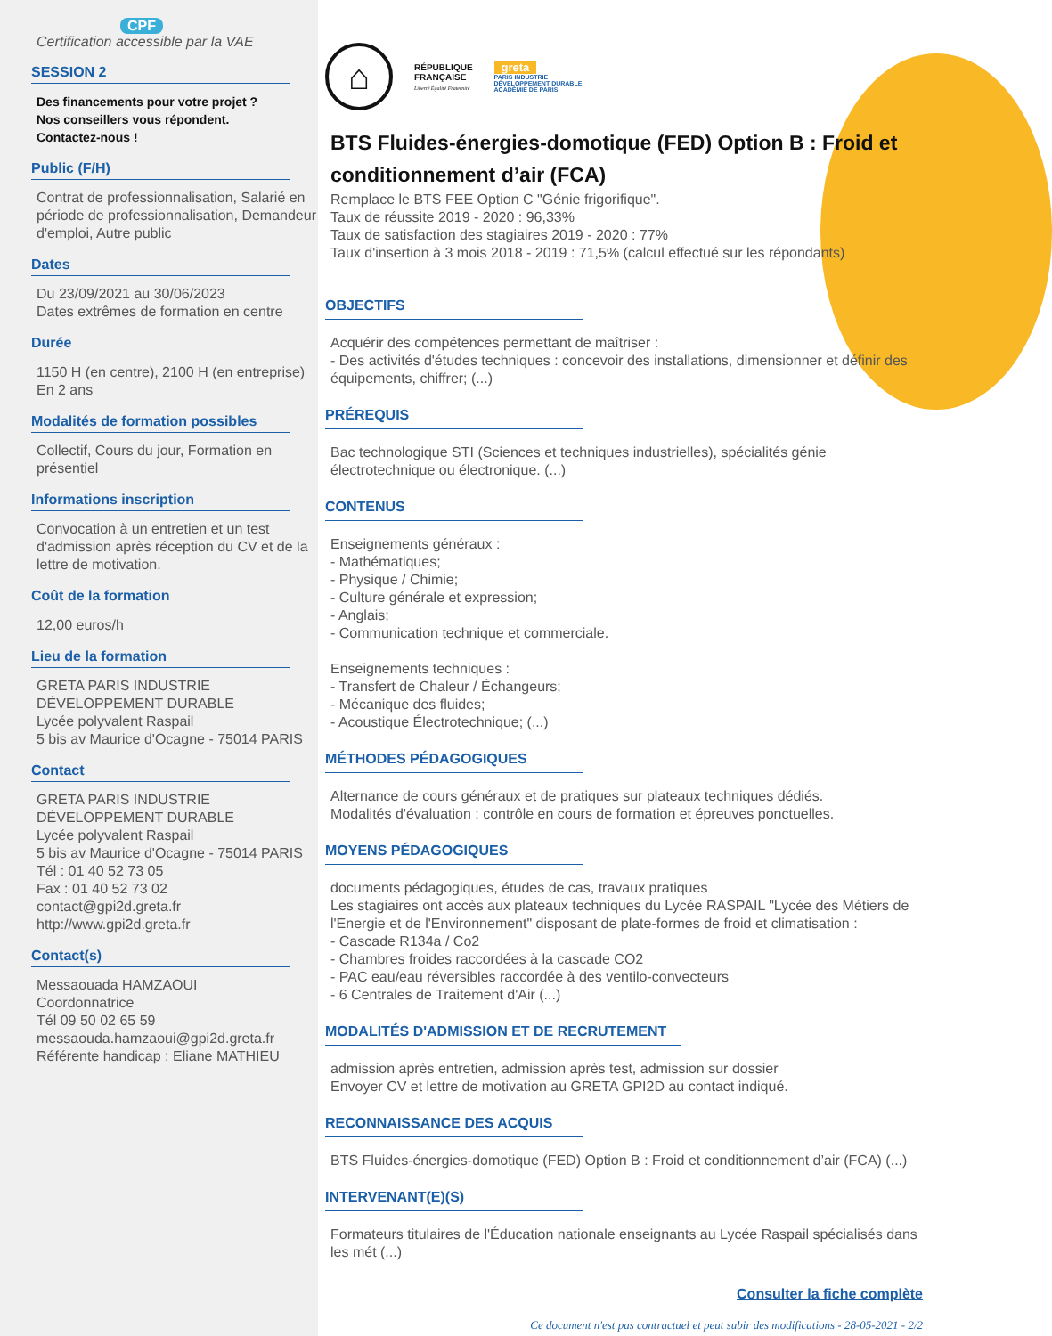CPF
Certification accessible par la VAE
SESSION 2
Des financements pour votre projet ?
Nos conseillers vous répondent.
Contactez-nous !
Public (F/H)
Contrat de professionnalisation, Salarié en période de professionnalisation, Demandeur d'emploi, Autre public
Dates
Du 23/09/2021 au 30/06/2023
Dates extrêmes de formation en centre
Durée
1150 H (en centre), 2100 H (en entreprise)
En 2 ans
Modalités de formation possibles
Collectif, Cours du jour, Formation en présentiel
Informations inscription
Convocation à un entretien et un test d'admission après réception du CV et de la lettre de motivation.
Coût de la formation
12,00 euros/h
Lieu de la formation
GRETA PARIS INDUSTRIE
DÉVELOPPEMENT DURABLE
Lycée polyvalent Raspail
5 bis av Maurice d'Ocagne - 75014 PARIS
Contact
GRETA PARIS INDUSTRIE
DÉVELOPPEMENT DURABLE
Lycée polyvalent Raspail
5 bis av Maurice d'Ocagne - 75014 PARIS
Tél : 01 40 52 73 05
Fax : 01 40 52 73 02
contact@gpi2d.greta.fr
http://www.gpi2d.greta.fr
Contact(s)
Messaouada HAMZAOUI
Coordonnatrice
Tél 09 50 02 65 59
messaouda.hamzaoui@gpi2d.greta.fr
Référente handicap : Eliane MATHIEU
⌂
RÉPUBLIQUE
FRANÇAISE
Liberté Égalité Fraternité
greta
PARIS INDUSTRIE
DÉVELOPPEMENT DURABLE
ACADÉMIE DE PARIS
BTS Fluides-énergies-domotique (FED) Option B : Froid et conditionnement d’air (FCA)
Remplace le BTS FEE Option C "Génie frigorifique".
Taux de réussite 2019 - 2020 : 96,33%
Taux de satisfaction des stagiaires 2019 - 2020 : 77%
Taux d'insertion à 3 mois 2018 - 2019 : 71,5% (calcul effectué sur les répondants)
OBJECTIFS
Acquérir des compétences permettant de maîtriser :
- Des activités d'études techniques : concevoir des installations, dimensionner et définir des équipements, chiffrer; (...)
PRÉREQUIS
Bac technologique STI (Sciences et techniques industrielles), spécialités génie électrotechnique ou électronique. (...)
CONTENUS
Enseignements généraux :
- Mathématiques;
- Physique / Chimie;
- Culture générale et expression;
- Anglais;
- Communication technique et commerciale.
Enseignements techniques :
- Transfert de Chaleur / Échangeurs;
- Mécanique des fluides;
- Acoustique Électrotechnique; (...)
MÉTHODES PÉDAGOGIQUES
Alternance de cours généraux et de pratiques sur plateaux techniques dédiés.
Modalités d'évaluation : contrôle en cours de formation et épreuves ponctuelles.
MOYENS PÉDAGOGIQUES
documents pédagogiques, études de cas, travaux pratiques
Les stagiaires ont accès aux plateaux techniques du Lycée RASPAIL "Lycée des Métiers de l'Energie et de l'Environnement" disposant de plate-formes de froid et climatisation :
- Cascade R134a / Co2
- Chambres froides raccordées à la cascade CO2
- PAC eau/eau réversibles raccordée à des ventilo-convecteurs
- 6 Centrales de Traitement d'Air (...)
MODALITÉS D'ADMISSION ET DE RECRUTEMENT
admission après entretien, admission après test, admission sur dossier
Envoyer CV et lettre de motivation au GRETA GPI2D au contact indiqué.
RECONNAISSANCE DES ACQUIS
BTS Fluides-énergies-domotique (FED) Option B : Froid et conditionnement d’air (FCA) (...)
INTERVENANT(E)(S)
Formateurs titulaires de l'Éducation nationale enseignants au Lycée Raspail spécialisés dans les mét (...)
Consulter la fiche complète
Ce document n'est pas contractuel et peut subir des modifications - 28-05-2021 - 2/2